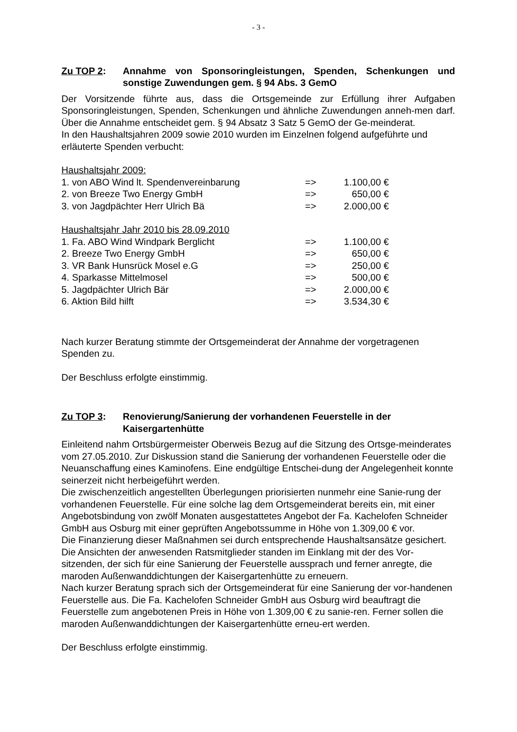- 3 -
Zu TOP 2: Annahme von Sponsoringleistungen, Spenden, Schenkungen und sonstige Zuwendungen gem. § 94 Abs. 3 GemO
Der Vorsitzende führte aus, dass die Ortsgemeinde zur Erfüllung ihrer Aufgaben Sponsoringleistungen, Spenden, Schenkungen und ähnliche Zuwendungen anneh-men darf. Über die Annahme entscheidet gem. § 94 Absatz 3 Satz 5 GemO der Ge-meinderat.
In den Haushaltsjahren 2009 sowie 2010 wurden im Einzelnen folgend aufgeführte und erläuterte Spenden verbucht:
Haushaltsjahr 2009:
| 1. von ABO Wind lt. Spendenvereinbarung | => | 1.100,00 € |
| 2. von Breeze Two Energy GmbH | => | 650,00 € |
| 3. von Jagdpächter Herr Ulrich Bä | => | 2.000,00 € |
Haushaltsjahr Jahr 2010 bis 28.09.2010
| 1. Fa. ABO Wind Windpark Berglicht | => | 1.100,00 € |
| 2. Breeze Two Energy GmbH | => | 650,00 € |
| 3. VR Bank Hunsrück Mosel e.G | => | 250,00 € |
| 4. Sparkasse Mittelmosel | => | 500,00 € |
| 5. Jagdpächter Ulrich Bär | => | 2.000,00 € |
| 6. Aktion Bild hilft | => | 3.534,30 € |
Nach kurzer Beratung stimmte der Ortsgemeinderat der Annahme der vorgetragenen Spenden zu.
Der Beschluss erfolgte einstimmig.
Zu TOP 3: Renovierung/Sanierung der vorhandenen Feuerstelle in der Kaisergartenhütte
Einleitend nahm Ortsbürgermeister Oberweis Bezug auf die Sitzung des Ortsge-meinderates vom 27.05.2010. Zur Diskussion stand die Sanierung der vorhandenen Feuerstelle oder die Neuanschaffung eines Kaminofens. Eine endgültige Entschei-dung der Angelegenheit konnte seinerzeit nicht herbeigeführt werden.
Die zwischenzeitlich angestellten Überlegungen priorisierten nunmehr eine Sanie-rung der vorhandenen Feuerstelle. Für eine solche lag dem Ortsgemeinderat bereits ein, mit einer Angebotsbindung von zwölf Monaten ausgestattetes Angebot der Fa. Kachelofen Schneider GmbH aus Osburg mit einer geprüften Angebotssumme in Höhe von 1.309,00 € vor.
Die Finanzierung dieser Maßnahmen sei durch entsprechende Haushaltsansätze gesichert.
Die Ansichten der anwesenden Ratsmitglieder standen im Einklang mit der des Vor-sitzenden, der sich für eine Sanierung der Feuerstelle aussprach und ferner anregte, die maroden Außenwanddichtungen der Kaisergartenhütte zu erneuern.
Nach kurzer Beratung sprach sich der Ortsgemeinderat für eine Sanierung der vor-handenen Feuerstelle aus. Die Fa. Kachelofen Schneider GmbH aus Osburg wird beauftragt die Feuerstelle zum angebotenen Preis in Höhe von 1.309,00 € zu sanie-ren. Ferner sollen die maroden Außenwanddichtungen der Kaisergartenhütte erneu-ert werden.
Der Beschluss erfolgte einstimmig.